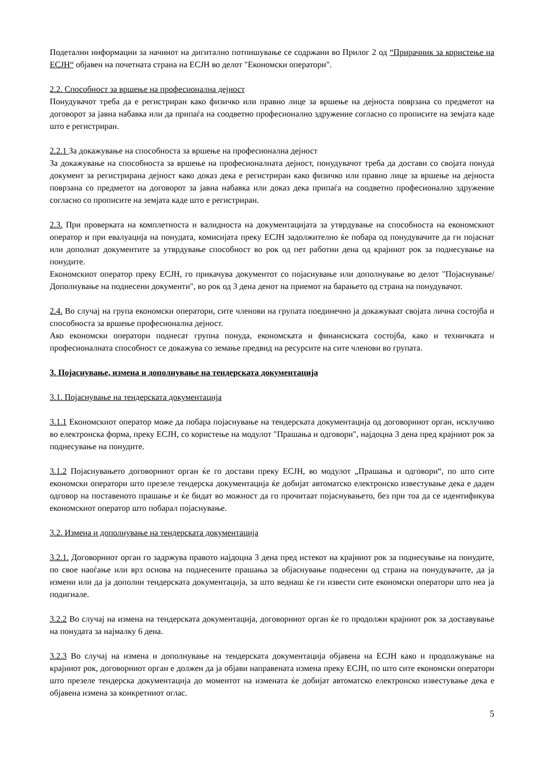Подетални информации за начинот на дигитално потпишување се содржани во Прилог 2 од “Прирачник за користење на ЕСЈН“ објавен на почетната страна на ЕСЈН во делот "Економски оператори".
2.2. Способност за вршење на професионална дејност
Понудувачот треба да е регистриран како физичко или правно лице за вршење на дејноста поврзана со предметот на договорот за јавна набавка или да припаѓа на соодветно професионално здружение согласно со прописите на земјата каде што е регистриран.
2.2.1 За докажување на способноста за вршење на професионална дејност
За докажување на способноста за вршење на професионалната дејност, понудувачот треба да достави со својата понуда документ за регистрирана дејност како доказ дека е регистриран како физичко или правно лице за вршење на дејноста поврзана со предметот на договорот за јавна набавка или доказ дека припаѓа на соодветно професионално здружение согласно со прописите на земјата каде што е регистриран.
2.3. При проверката на комплетноста и валидноста на документацијата за утврдување на способноста на економскиот оператор и при евалуација на понудата, комисијата преку ЕСЈН задолжително ќе побара од понудувачите да ги појаснат или дополнат документите за утврдување способност во рок од пет работни дена од крајниот рок за поднесување на понудите.
Економскиот оператор преку ЕСЈН, го прикачува документот со појаснување или дополнување во делот "Појаснување/Дополнување на поднесени документи", во рок од 3 дена денот на приемот на барањето од страна на понудувачот.
2.4. Во случај на група економски оператори, сите членови на групата поединечно ја докажуваат својата лична состојба и способноста за вршење професионална дејност.
Ако економски оператори поднесат групна понуда, економската и финансиската состојба, како и техничката и професионалната способност се докажува со земање предвид на ресурсите на сите членови во групата.
3. Појаснување, измена и дополнување на тендерската документација
3.1. Појаснување на тендерската документација
3.1.1 Економскиот оператор може да побара појаснување на тендерската документација од договорниот орган, исклучиво во електронска форма, преку ЕСЈН, со користење на модулот "Прашања и одговори", најдоцна 3 дена пред крајниот рок за поднесување на понудите.
3.1.2 Појаснувањето договорниот орган ќе го достави преку ЕСЈН, во модулот „Прашања и одговори“, по што сите економски оператори што презеле тендерска документација ќе добијат автоматско електронско известување дека е даден одговор на поставеното прашање и ќе бидат во можност да го прочитаат појаснувањето, без при тоа да се идентификува економскиот оператор што побарал појаснување.
3.2. Измена и дополнување на тендерската документација
3.2.1. Договорниот орган го задржува правото најдоцна 3 дена пред истекот на крајниот рок за поднесување на понудите, по свое наоѓање или врз основа на поднесените прашања за објаснување поднесени од страна на понудувачите, да ја измени или да ја дополни тендерската документација, за што веднаш ќе ги извести сите економски оператори што неа ја подигнале.
3.2.2 Во случај на измена на тендерската документација, договорниот орган ќе го продолжи крајниот рок за доставување на понудата за најмалку 6 дена.
3.2.3 Во случај на измена и дополнување на тендерската документација објавена на ЕСЈН како и продолжување на крајниот рок, договорниот орган е должен да ја објави направената измена преку ЕСЈН, по што сите економски оператори што презеле тендерска документација до моментот на измената ќе добијат автоматско електронско известување дека е објавена измена за конкретниот оглас.
5